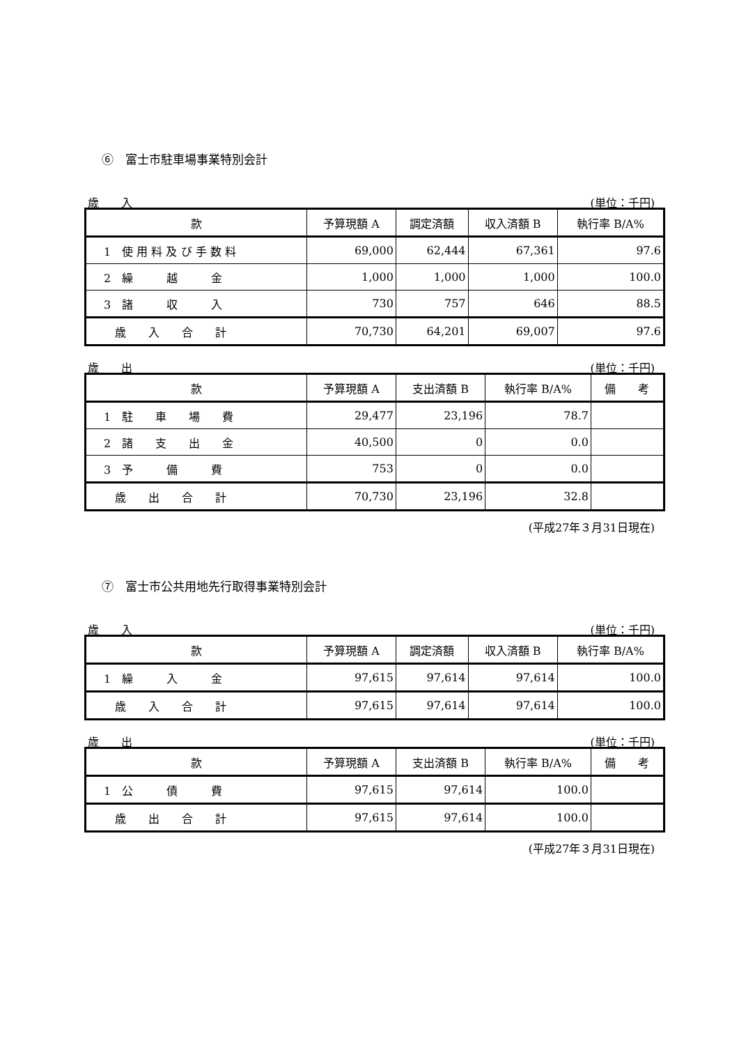⑥　富士市駐車場事業特別会計
歳　　入 (単位：千円)
| 款 | 予算現額 A | 調定済額 | 収入済額 B | 執行率 B/A% |
| --- | --- | --- | --- | --- |
| 1 使 用 料 及 び 手 数 料 | 69,000 | 62,444 | 67,361 | 97.6 |
| 2 繰 越 金 | 1,000 | 1,000 | 1,000 | 100.0 |
| 3 諸 収 入 | 730 | 757 | 646 | 88.5 |
| 歳 入 合 計 | 70,730 | 64,201 | 69,007 | 97.6 |
歳　　出 (単位：千円)
| 款 | 予算現額 A | 支出済額 B | 執行率 B/A% | 備 考 |
| --- | --- | --- | --- | --- |
| 1 駐 車 場 費 | 29,477 | 23,196 | 78.7 | |
| 2 諸 支 出 金 | 40,500 | 0 | 0.0 | |
| 3 予 備 費 | 753 | 0 | 0.0 | |
| 歳 出 合 計 | 70,730 | 23,196 | 32.8 | |
(平成27年３月31日現在)
⑦　富士市公共用地先行取得事業特別会計
歳　　入 (単位：千円)
| 款 | 予算現額 A | 調定済額 | 収入済額 B | 執行率 B/A% |
| --- | --- | --- | --- | --- |
| 1 繰 入 金 | 97,615 | 97,614 | 97,614 | 100.0 |
| 歳 入 合 計 | 97,615 | 97,614 | 97,614 | 100.0 |
歳　　出 (単位：千円)
| 款 | 予算現額 A | 支出済額 B | 執行率 B/A% | 備 考 |
| --- | --- | --- | --- | --- |
| 1 公 債 費 | 97,615 | 97,614 | 100.0 | |
| 歳 出 合 計 | 97,615 | 97,614 | 100.0 | |
(平成27年３月31日現在)